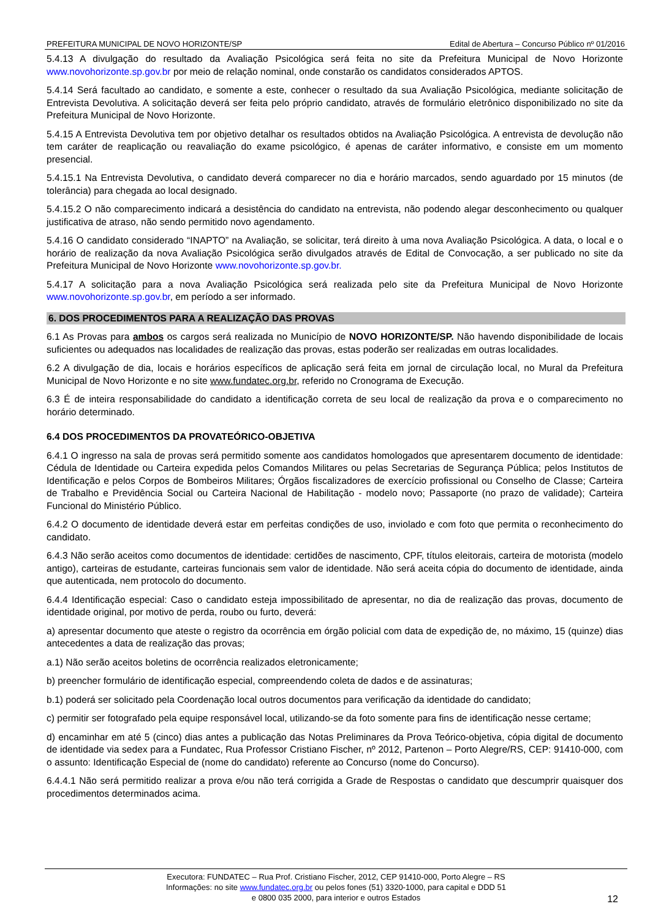PREFEITURA MUNICIPAL DE NOVO HORIZONTE/SP Edital de Abertura – Concurso Público nº 01/2016
5.4.13 A divulgação do resultado da Avaliação Psicológica será feita no site da Prefeitura Municipal de Novo Horizonte www.novohorizonte.sp.gov.br por meio de relação nominal, onde constarão os candidatos considerados APTOS.
5.4.14 Será facultado ao candidato, e somente a este, conhecer o resultado da sua Avaliação Psicológica, mediante solicitação de Entrevista Devolutiva. A solicitação deverá ser feita pelo próprio candidato, através de formulário eletrônico disponibilizado no site da Prefeitura Municipal de Novo Horizonte.
5.4.15 A Entrevista Devolutiva tem por objetivo detalhar os resultados obtidos na Avaliação Psicológica. A entrevista de devolução não tem caráter de reaplicação ou reavaliação do exame psicológico, é apenas de caráter informativo, e consiste em um momento presencial.
5.4.15.1 Na Entrevista Devolutiva, o candidato deverá comparecer no dia e horário marcados, sendo aguardado por 15 minutos (de tolerância) para chegada ao local designado.
5.4.15.2 O não comparecimento indicará a desistência do candidato na entrevista, não podendo alegar desconhecimento ou qualquer justificativa de atraso, não sendo permitido novo agendamento.
5.4.16 O candidato considerado “INAPTO” na Avaliação, se solicitar, terá direito à uma nova Avaliação Psicológica. A data, o local e o horário de realização da nova Avaliação Psicológica serão divulgados através de Edital de Convocação, a ser publicado no site da Prefeitura Municipal de Novo Horizonte www.novohorizonte.sp.gov.br.
5.4.17 A solicitação para a nova Avaliação Psicológica será realizada pelo site da Prefeitura Municipal de Novo Horizonte www.novohorizonte.sp.gov.br, em período a ser informado.
6. DOS PROCEDIMENTOS PARA A REALIZAÇÃO DAS PROVAS
6.1 As Provas para ambos os cargos será realizada no Município de NOVO HORIZONTE/SP. Não havendo disponibilidade de locais suficientes ou adequados nas localidades de realização das provas, estas poderão ser realizadas em outras localidades.
6.2 A divulgação de dia, locais e horários específicos de aplicação será feita em jornal de circulação local, no Mural da Prefeitura Municipal de Novo Horizonte e no site www.fundatec.org.br, referido no Cronograma de Execução.
6.3 É de inteira responsabilidade do candidato a identificação correta de seu local de realização da prova e o comparecimento no horário determinado.
6.4 DOS PROCEDIMENTOS DA PROVATEÓRICO-OBJETIVA
6.4.1 O ingresso na sala de provas será permitido somente aos candidatos homologados que apresentarem documento de identidade: Cédula de Identidade ou Carteira expedida pelos Comandos Militares ou pelas Secretarias de Segurança Pública; pelos Institutos de Identificação e pelos Corpos de Bombeiros Militares; Órgãos fiscalizadores de exercício profissional ou Conselho de Classe; Carteira de Trabalho e Previdência Social ou Carteira Nacional de Habilitação - modelo novo; Passaporte (no prazo de validade); Carteira Funcional do Ministério Público.
6.4.2 O documento de identidade deverá estar em perfeitas condições de uso, inviolado e com foto que permita o reconhecimento do candidato.
6.4.3 Não serão aceitos como documentos de identidade: certidões de nascimento, CPF, títulos eleitorais, carteira de motorista (modelo antigo), carteiras de estudante, carteiras funcionais sem valor de identidade. Não será aceita cópia do documento de identidade, ainda que autenticada, nem protocolo do documento.
6.4.4 Identificação especial: Caso o candidato esteja impossibilitado de apresentar, no dia de realização das provas, documento de identidade original, por motivo de perda, roubo ou furto, deverá:
a) apresentar documento que ateste o registro da ocorrência em órgão policial com data de expedição de, no máximo, 15 (quinze) dias antecedentes a data de realização das provas;
a.1) Não serão aceitos boletins de ocorrência realizados eletronicamente;
b) preencher formulário de identificação especial, compreendendo coleta de dados e de assinaturas;
b.1) poderá ser solicitado pela Coordenação local outros documentos para verificação da identidade do candidato;
c) permitir ser fotografado pela equipe responsável local, utilizando-se da foto somente para fins de identificação nesse certame;
d) encaminhar em até 5 (cinco) dias antes a publicação das Notas Preliminares da Prova Teórico-objetiva, cópia digital de documento de identidade via sedex para a Fundatec, Rua Professor Cristiano Fischer, nº 2012, Partenon – Porto Alegre/RS, CEP: 91410-000, com o assunto: Identificação Especial de (nome do candidato) referente ao Concurso (nome do Concurso).
6.4.4.1 Não será permitido realizar a prova e/ou não terá corrigida a Grade de Respostas o candidato que descumprir quaisquer dos procedimentos determinados acima.
Executora: FUNDATEC – Rua Prof. Cristiano Fischer, 2012, CEP 91410-000, Porto Alegre – RS
Informações: no site www.fundatec.org.br ou pelos fones (51) 3320-1000, para capital e DDD 51
e 0800 035 2000, para interior e outros Estados
12